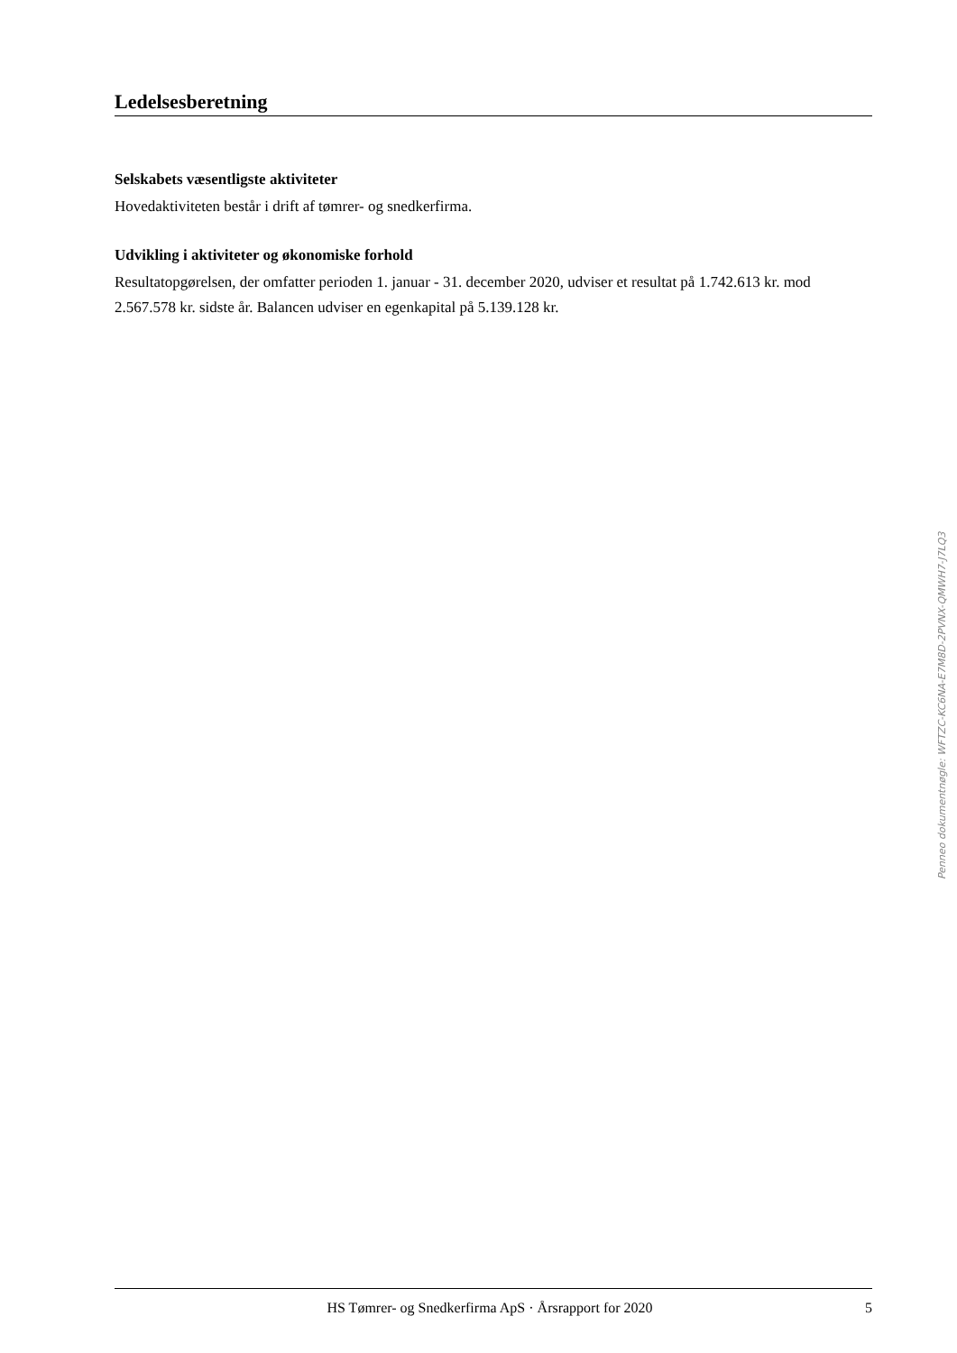Ledelsesberetning
Selskabets væsentligste aktiviteter
Hovedaktiviteten består i drift af tømrer- og snedkerfirma.
Udvikling i aktiviteter og økonomiske forhold
Resultatopgørelsen, der omfatter perioden 1. januar - 31. december 2020, udviser et resultat på 1.742.613 kr. mod 2.567.578 kr. sidste år. Balancen udviser en egenkapital på 5.139.128 kr.
Penneo dokumentnøgle: WFTZC-KC6NA-E7M8D-2PVNX-QMWH7-J7LQ3
HS Tømrer- og Snedkerfirma ApS · Årsrapport for 2020 5